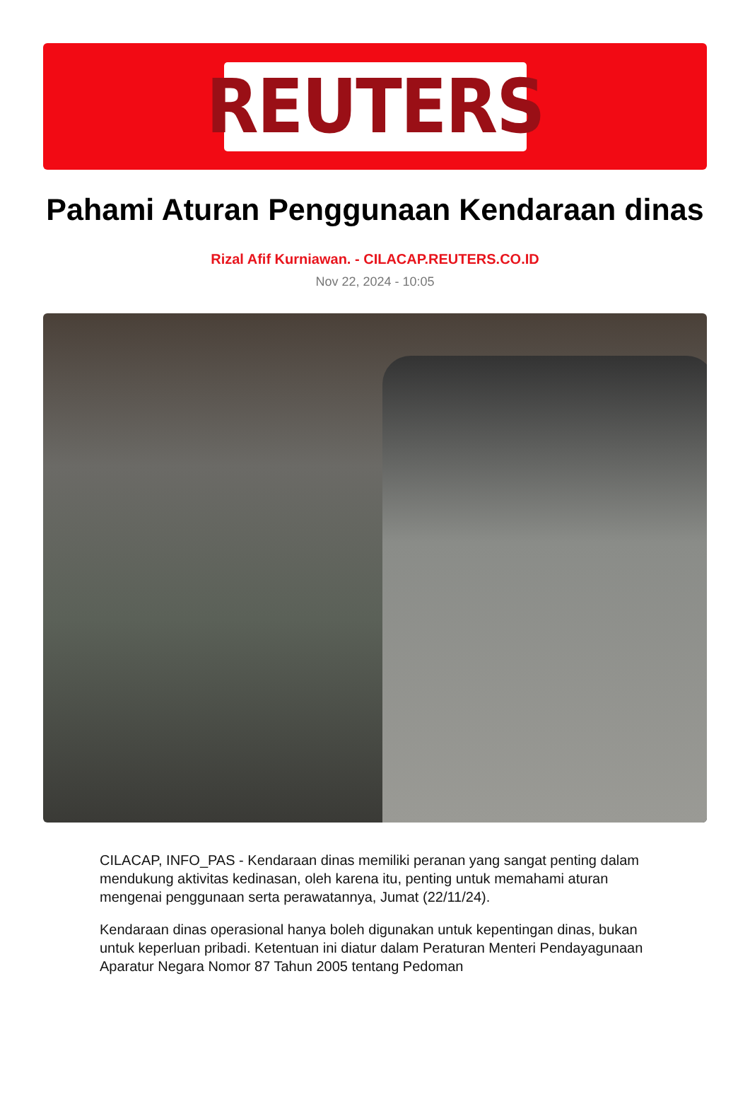REUTERS
Pahami Aturan Penggunaan Kendaraan dinas
Rizal Afif Kurniawan. - CILACAP.REUTERS.CO.ID
Nov 22, 2024 - 10:05
CILACAP, INFO_PAS - Kendaraan dinas memiliki peranan yang sangat penting dalam mendukung aktivitas kedinasan, oleh karena itu, penting untuk memahami aturan mengenai penggunaan serta perawatannya, Jumat (22/11/24).
Kendaraan dinas operasional hanya boleh digunakan untuk kepentingan dinas, bukan untuk keperluan pribadi. Ketentuan ini diatur dalam Peraturan Menteri Pendayagunaan Aparatur Negara Nomor 87 Tahun 2005 tentang Pedoman